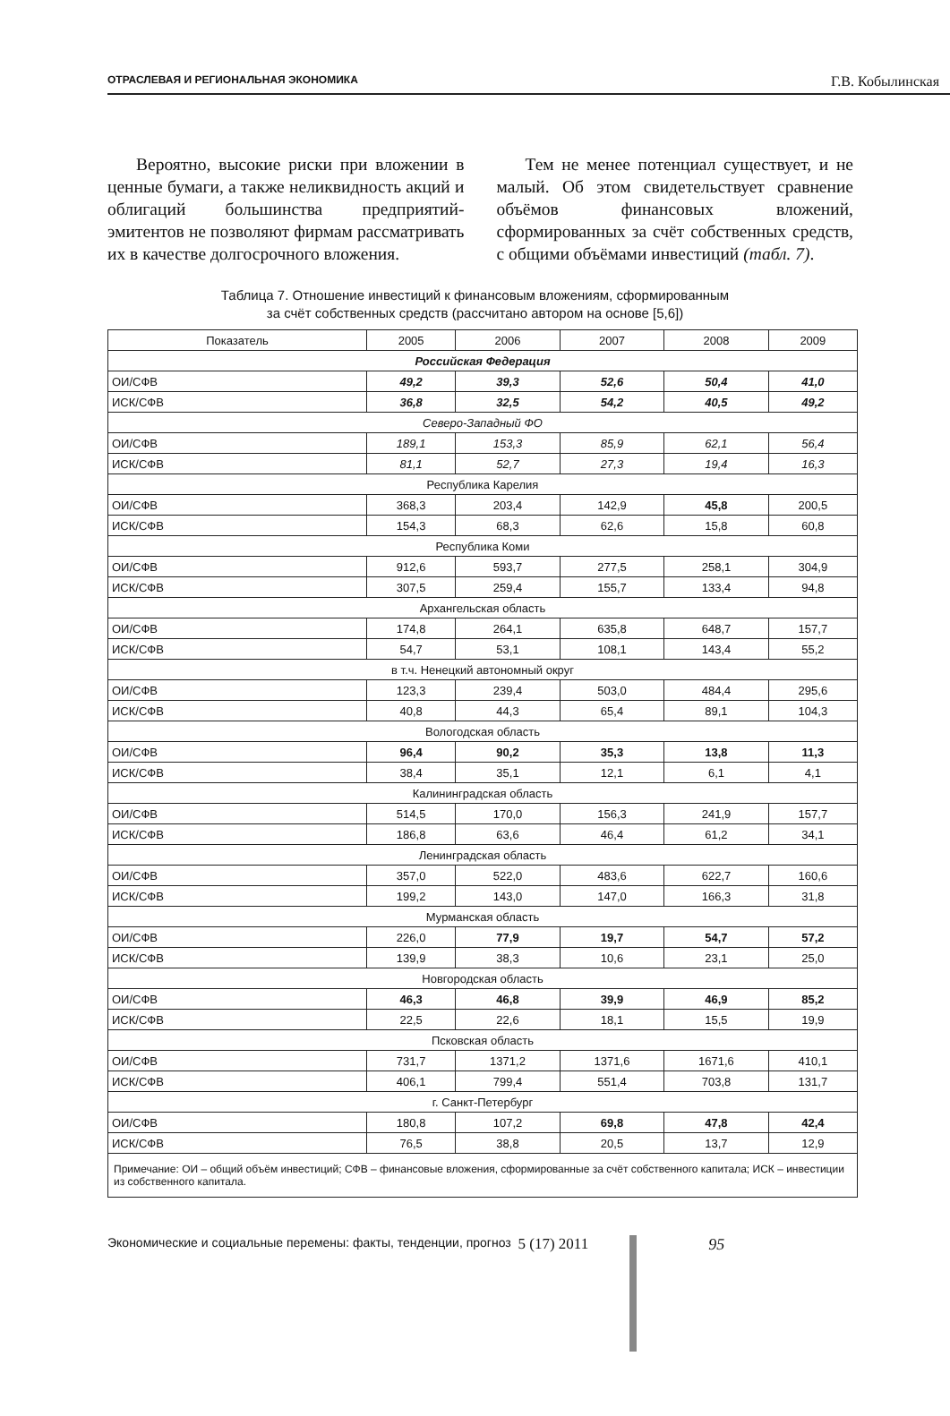ОТРАСЛЕВАЯ И РЕГИОНАЛЬНАЯ ЭКОНОМИКА Г.В. Кобылинская
Вероятно, высокие риски при вложении в ценные бумаги, а также неликвидность акций и облигаций большинства предприятий-эмитентов не позволяют фирмам рассматривать их в качестве долгосрочного вложения.
Тем не менее потенциал существует, и не малый. Об этом свидетельствует сравнение объёмов финансовых вложений, сформированных за счёт собственных средств, с общими объёмами инвестиций (табл. 7).
Таблица 7. Отношение инвестиций к финансовым вложениям, сформированным
за счёт собственных средств (рассчитано автором на основе [5,6])
| Показатель | 2005 | 2006 | 2007 | 2008 | 2009 |
| --- | --- | --- | --- | --- | --- |
| Российская Федерация | | | | | |
| ОИ/СФВ | 49,2 | 39,3 | 52,6 | 50,4 | 41,0 |
| ИСК/СФВ | 36,8 | 32,5 | 54,2 | 40,5 | 49,2 |
| Северо-Западный ФО | | | | | |
| ОИ/СФВ | 189,1 | 153,3 | 85,9 | 62,1 | 56,4 |
| ИСК/СФВ | 81,1 | 52,7 | 27,3 | 19,4 | 16,3 |
| Республика Карелия | | | | | |
| ОИ/СФВ | 368,3 | 203,4 | 142,9 | 45,8 | 200,5 |
| ИСК/СФВ | 154,3 | 68,3 | 62,6 | 15,8 | 60,8 |
| Республика Коми | | | | | |
| ОИ/СФВ | 912,6 | 593,7 | 277,5 | 258,1 | 304,9 |
| ИСК/СФВ | 307,5 | 259,4 | 155,7 | 133,4 | 94,8 |
| Архангельская область | | | | | |
| ОИ/СФВ | 174,8 | 264,1 | 635,8 | 648,7 | 157,7 |
| ИСК/СФВ | 54,7 | 53,1 | 108,1 | 143,4 | 55,2 |
| в т.ч. Ненецкий автономный округ | | | | | |
| ОИ/СФВ | 123,3 | 239,4 | 503,0 | 484,4 | 295,6 |
| ИСК/СФВ | 40,8 | 44,3 | 65,4 | 89,1 | 104,3 |
| Вологодская область | | | | | |
| ОИ/СФВ | 96,4 | 90,2 | 35,3 | 13,8 | 11,3 |
| ИСК/СФВ | 38,4 | 35,1 | 12,1 | 6,1 | 4,1 |
| Калининградская область | | | | | |
| ОИ/СФВ | 514,5 | 170,0 | 156,3 | 241,9 | 157,7 |
| ИСК/СФВ | 186,8 | 63,6 | 46,4 | 61,2 | 34,1 |
| Ленинградская область | | | | | |
| ОИ/СФВ | 357,0 | 522,0 | 483,6 | 622,7 | 160,6 |
| ИСК/СФВ | 199,2 | 143,0 | 147,0 | 166,3 | 31,8 |
| Мурманская область | | | | | |
| ОИ/СФВ | 226,0 | 77,9 | 19,7 | 54,7 | 57,2 |
| ИСК/СФВ | 139,9 | 38,3 | 10,6 | 23,1 | 25,0 |
| Новгородская область | | | | | |
| ОИ/СФВ | 46,3 | 46,8 | 39,9 | 46,9 | 85,2 |
| ИСК/СФВ | 22,5 | 22,6 | 18,1 | 15,5 | 19,9 |
| Псковская область | | | | | |
| ОИ/СФВ | 731,7 | 1371,2 | 1371,6 | 1671,6 | 410,1 |
| ИСК/СФВ | 406,1 | 799,4 | 551,4 | 703,8 | 131,7 |
| г. Санкт-Петербург | | | | | |
| ОИ/СФВ | 180,8 | 107,2 | 69,8 | 47,8 | 42,4 |
| ИСК/СФВ | 76,5 | 38,8 | 20,5 | 13,7 | 12,9 |
| Примечание: ОИ – общий объём инвестиций; СФВ – финансовые вложения, сформированные за счёт собственного капитала; ИСК – инвестиции из собственного капитала. | | | | | |
Экономические и социальные перемены: факты, тенденции, прогноз 5 (17) 2011 95